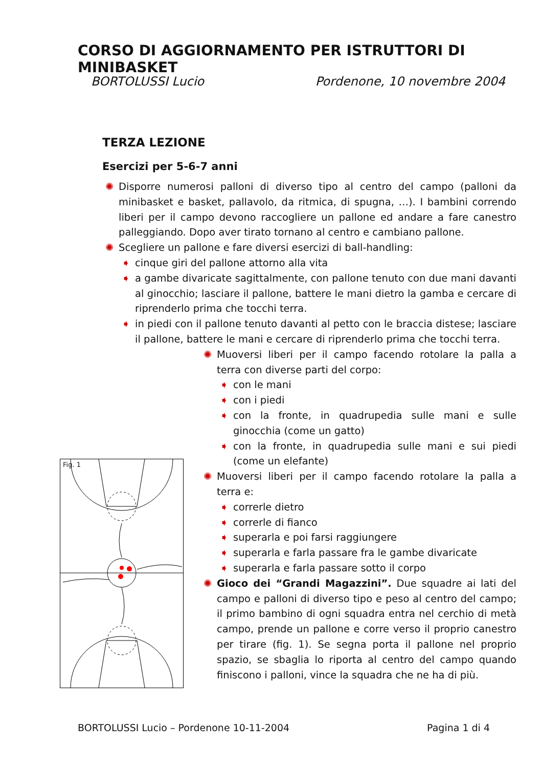CORSO DI AGGIORNAMENTO PER ISTRUTTORI DI MINIBASKET
BORTOLUSSI Lucio Pordenone, 10 novembre 2004
TERZA LEZIONE
Esercizi per 5-6-7 anni
✺ Disporre numerosi palloni di diverso tipo al centro del campo (palloni da minibasket e basket, pallavolo, da ritmica, di spugna, …). I bambini correndo liberi per il campo devono raccogliere un pallone ed andare a fare canestro palleggiando. Dopo aver tirato tornano al centro e cambiano pallone.
✺ Scegliere un pallone e fare diversi esercizi di ball-handling:
➧ cinque giri del pallone attorno alla vita
➧ a gambe divaricate sagittalmente, con pallone tenuto con due mani davanti al ginocchio; lasciare il pallone, battere le mani dietro la gamba e cercare di riprenderlo prima che tocchi terra.
➧ in piedi con il pallone tenuto davanti al petto con le braccia distese; lasciare il pallone, battere le mani e cercare di riprenderlo prima che tocchi terra.
✺ Muoversi liberi per il campo facendo rotolare la palla a terra con diverse parti del corpo:
➧ con le mani
➧ con i piedi
➧ con la fronte, in quadrupedia sulle mani e sulle ginocchia (come un gatto)
➧ con la fronte, in quadrupedia sulle mani e sui piedi (come un elefante)
✺ Muoversi liberi per il campo facendo rotolare la palla a terra e:
➧ correrle dietro
➧ correrle di fianco
➧ superarla e poi farsi raggiungere
➧ superarla e farla passare fra le gambe divaricate
➧ superarla e farla passare sotto il corpo
✺ Gioco dei “Grandi Magazzini”. Due squadre ai lati del campo e palloni di diverso tipo e peso al centro del campo; il primo bambino di ogni squadra entra nel cerchio di metà campo, prende un pallone e corre verso il proprio canestro per tirare (fig. 1). Se segna porta il pallone nel proprio spazio, se sbaglia lo riporta al centro del campo quando finiscono i palloni, vince la squadra che ne ha di più.
Fig. 1
BORTOLUSSI Lucio – Pordenone 10-11-2004 Pagina 1 di 4